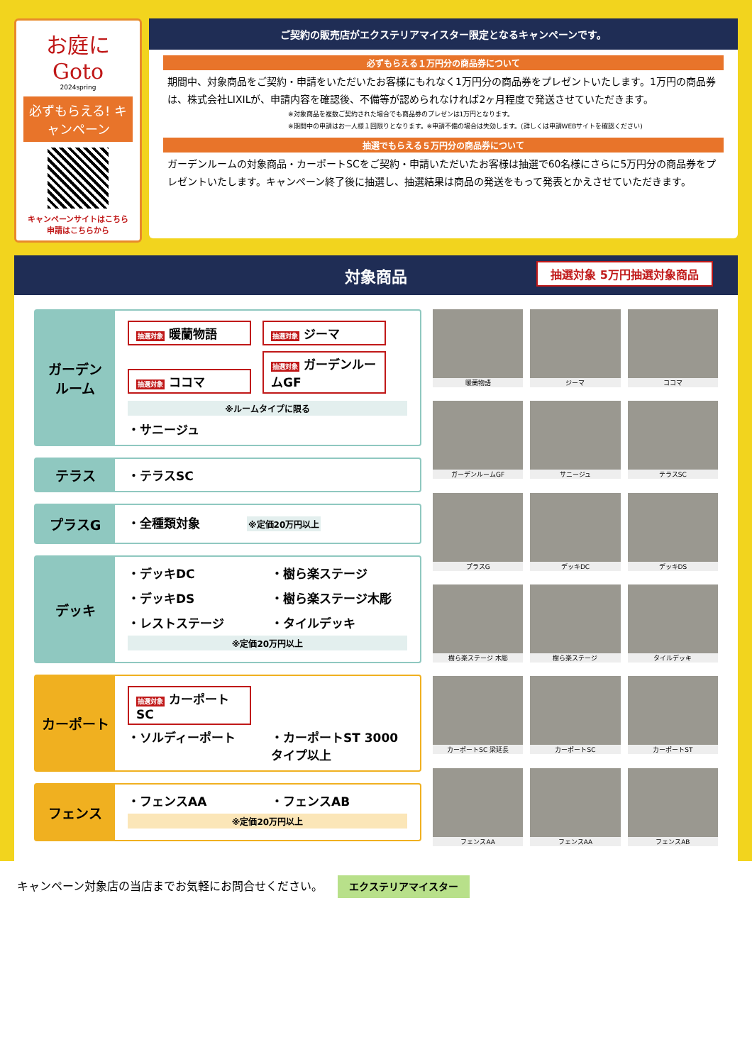お庭に Goto
2024spring
必ずもらえる! キャンペーン
キャンペーンサイトはこちら
申請はこちらから
ご契約の販売店がエクステリアマイスター限定となるキャンペーンです。
必ずもらえる１万円分の商品券について
期間中、対象商品をご契約・申請をいただいたお客様にもれなく1万円分の商品券をプレゼントいたします。1万円の商品券は、株式会社LIXILが、申請内容を確認後、不備等が認められなければ2ヶ月程度で発送させていただきます。
※対象商品を複数ご契約された場合でも商品券のプレゼンは1万円となります。
※期間中の申請はお一人様１回限りとなります。※申請不備の場合は失効します。(詳しくは申請WEBサイトを確認ください)
抽選でもらえる５万円分の商品券について
ガーデンルームの対象商品・カーポートSCをご契約・申請いただいたお客様は抽選で60名様にさらに5万円分の商品券をプレゼントいたします。キャンペーン終了後に抽選し、抽選結果は商品の発送をもって発表とかえさせていただきます。
対象商品 抽選対象 5万円抽選対象商品
ガーデン
ルーム
抽選対象 暖蘭物語 抽選対象 ジーマ
抽選対象 ココマ 抽選対象 ガーデンルームGF
※ルームタイプに限る
・サニージュ
テラス
・テラスSC
プラスG
・全種類対象 ※定価20万円以上
デッキ
・デッキDC
・樹ら楽ステージ
・デッキDS
・樹ら楽ステージ木彫
・レストステージ
・タイルデッキ
※定価20万円以上
カーポート
抽選対象 カーポートSC
・ソルディーポート
・カーポートST 3000タイプ以上
フェンス
・フェンスAA
・フェンスAB
※定価20万円以上
暖蘭物語
ジーマ
ココマ
ガーデンルームGF
サニージュ
テラスSC
プラスG
デッキDC
デッキDS
樹ら楽ステージ 木彫
樹ら楽ステージ
タイルデッキ
カーポートSC 梁延長
カーポートSC
カーポートST
フェンスAA
フェンスAA
フェンスAB
キャンペーン対象店の当店までお気軽にお問合せください。 エクステリアマイスター